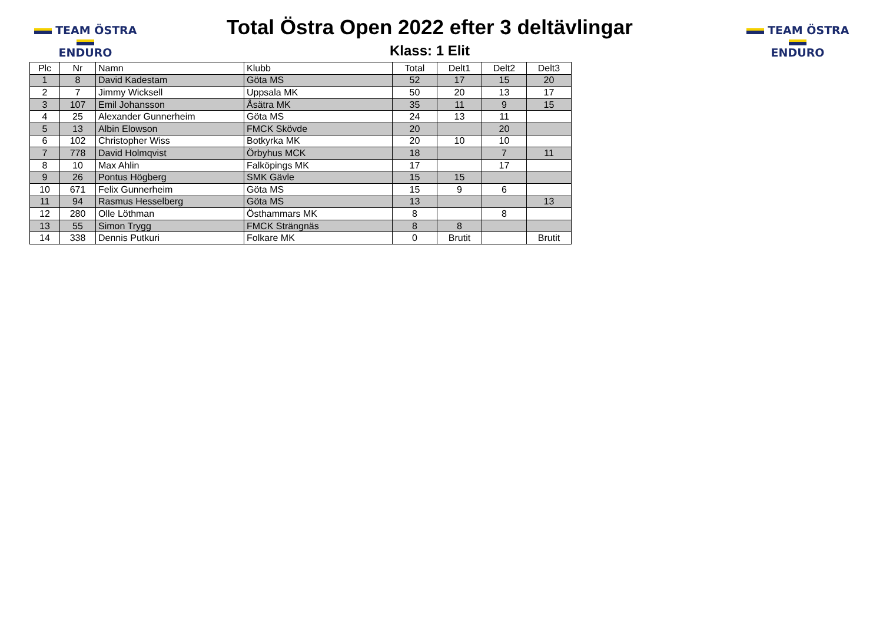TEAM ÖSTRA
ENDURO
Total Östra Open 2022 efter 3 deltävlingar
Klass: 1 Elit
TEAM ÖSTRA
ENDURO
| Plc | Nr | Namn | Klubb | Total | Delt1 | Delt2 | Delt3 |
| --- | --- | --- | --- | --- | --- | --- | --- |
| 1 | 8 | David Kadestam | Göta MS | 52 | 17 | 15 | 20 |
| 2 | 7 | Jimmy Wicksell | Uppsala MK | 50 | 20 | 13 | 17 |
| 3 | 107 | Emil Johansson | Åsätra MK | 35 | 11 | 9 | 15 |
| 4 | 25 | Alexander Gunnerheim | Göta MS | 24 | 13 | 11 | |
| 5 | 13 | Albin Elowson | FMCK Skövde | 20 | | 20 | |
| 6 | 102 | Christopher Wiss | Botkyrka MK | 20 | 10 | 10 | |
| 7 | 778 | David Holmqvist | Örbyhus MCK | 18 | | 7 | 11 |
| 8 | 10 | Max Ahlin | Falköpings MK | 17 | | 17 | |
| 9 | 26 | Pontus Högberg | SMK Gävle | 15 | 15 | | |
| 10 | 671 | Felix Gunnerheim | Göta MS | 15 | 9 | 6 | |
| 11 | 94 | Rasmus Hesselberg | Göta MS | 13 | | | 13 |
| 12 | 280 | Olle Löthman | Östhammars MK | 8 | | 8 | |
| 13 | 55 | Simon Trygg | FMCK Strängnäs | 8 | 8 | | |
| 14 | 338 | Dennis Putkuri | Folkare MK | 0 | Brutit | | Brutit |